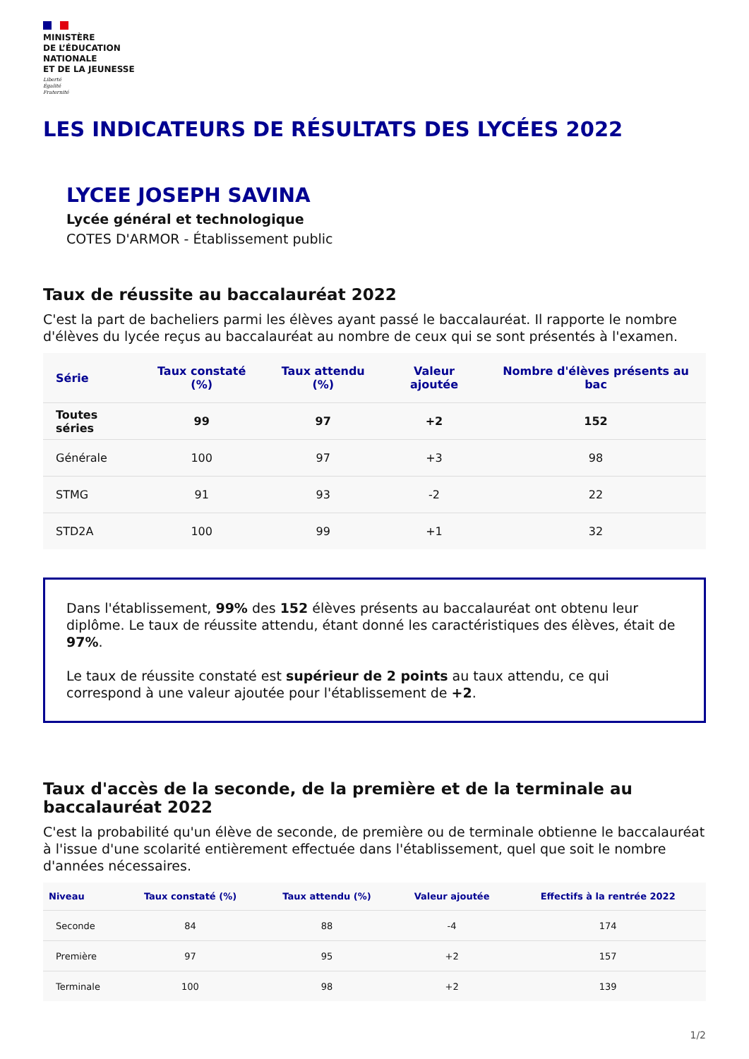MINISTÈRE
DE L’ÉDUCATION
NATIONALE
ET DE LA JEUNESSE
Liberté
Égalité
Fraternité
LES INDICATEURS DE RÉSULTATS DES LYCÉES 2022
LYCEE JOSEPH SAVINA
Lycée général et technologique
COTES D'ARMOR - Établissement public
Taux de réussite au baccalauréat 2022
C'est la part de bacheliers parmi les élèves ayant passé le baccalauréat. Il rapporte le nombre d'élèves du lycée reçus au baccalauréat au nombre de ceux qui se sont présentés à l'examen.
| Série | Taux constaté (%) | Taux attendu (%) | Valeur ajoutée | Nombre d'élèves présents au bac |
| --- | --- | --- | --- | --- |
| Toutes séries | 99 | 97 | +2 | 152 |
| Générale | 100 | 97 | +3 | 98 |
| STMG | 91 | 93 | -2 | 22 |
| STD2A | 100 | 99 | +1 | 32 |
Dans l'établissement, 99% des 152 élèves présents au baccalauréat ont obtenu leur diplôme. Le taux de réussite attendu, étant donné les caractéristiques des élèves, était de 97%.
Le taux de réussite constaté est supérieur de 2 points au taux attendu, ce qui correspond à une valeur ajoutée pour l'établissement de +2.
Taux d'accès de la seconde, de la première et de la terminale au baccalauréat 2022
C'est la probabilité qu'un élève de seconde, de première ou de terminale obtienne le baccalauréat à l'issue d'une scolarité entièrement effectuée dans l'établissement, quel que soit le nombre d'années nécessaires.
| Niveau | Taux constaté (%) | Taux attendu (%) | Valeur ajoutée | Effectifs à la rentrée 2022 |
| --- | --- | --- | --- | --- |
| Seconde | 84 | 88 | -4 | 174 |
| Première | 97 | 95 | +2 | 157 |
| Terminale | 100 | 98 | +2 | 139 |
1/2